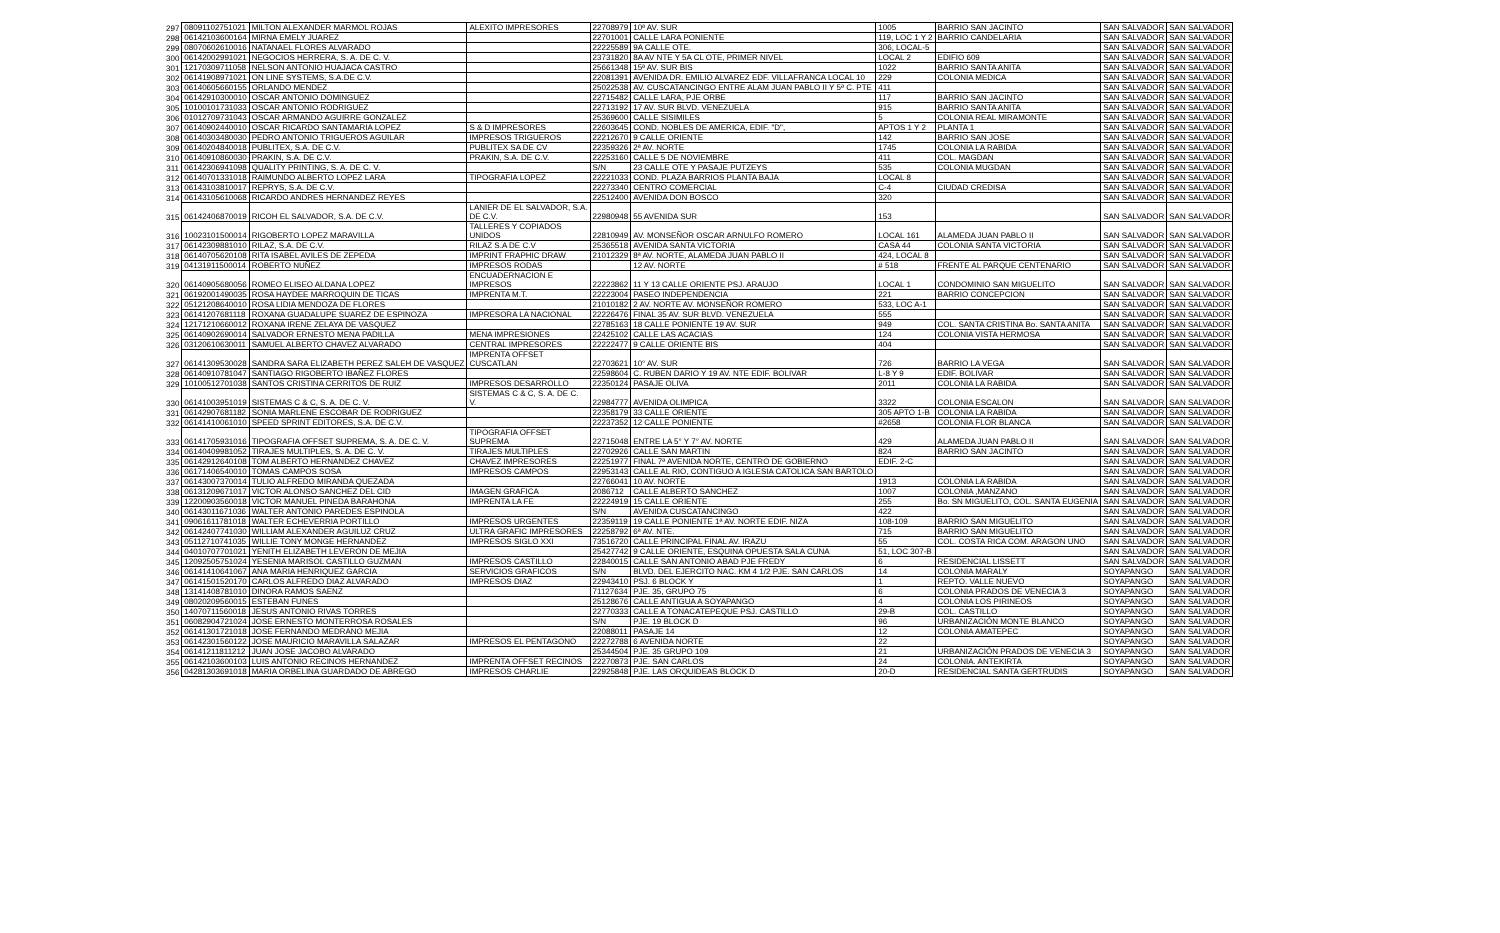| 297 | 08091102751021 | MILTON ALEXANDER MARMOL ROJAS | ALEXITO IMPRESORES | 22708979 | 10ª AV. SUR | 1005 | BARRIO SAN JACINTO | SAN SALVADOR | SAN SALVADOR |
| 298 | 06142103600164 | MIRNA EMELY JUAREZ | | 22701001 | CALLE LARA PONIENTE | 119, LOC 1 Y 2 | BARRIO CANDELARIA | SAN SALVADOR | SAN SALVADOR |
| 299 | 08070602610016 | NATANAEL FLORES ALVARADO | | 22225589 | 9A CALLE OTE. | 306, LOCAL-5 | | SAN SALVADOR | SAN SALVADOR |
| 300 | 06142002991021 | NEGOCIOS HERRERA, S. A. DE C. V. | | 23731820 | 8A AV NTE Y 5A CL OTE, PRIMER NIVEL | LOCAL 2 | EDIFIO 609 | SAN SALVADOR | SAN SALVADOR |
| 301 | 12170309711058 | NELSON ANTONIO HUAJACA CASTRO | | 25661348 | 15ª AV. SUR BIS | 1022 | BARRIO SANTA ANITA | SAN SALVADOR | SAN SALVADOR |
| 302 | 06141908971021 | ON LINE SYSTEMS, S.A.DE C.V. | | 22081391 | AVENIDA DR. EMILIO ALVAREZ EDF. VILLAFRANCA LOCAL 10 | 229 | COLONIA MEDICA | SAN SALVADOR | SAN SALVADOR |
| 303 | 06140605660155 | ORLANDO MENDEZ | | 25022538 | AV. CUSCATANCINGO ENTRE ALAM JUAN PABLO II Y 5ª C. PTE | 411 | | SAN SALVADOR | SAN SALVADOR |
| 304 | 06142910300010 | OSCAR ANTONIO DOMINGUEZ | | 22715482 | CALLE LARA, PJE ORBE | 117 | BARRIO SAN JACINTO | SAN SALVADOR | SAN SALVADOR |
| 305 | 10100101731033 | OSCAR ANTONIO RODRIGUEZ | | 22713192 | 17 AV. SUR BLVD. VENEZUELA | 915 | BARRIO SANTA ANITA | SAN SALVADOR | SAN SALVADOR |
| 306 | 01012709731043 | OSCAR ARMANDO AGUIRRE GONZALEZ | | 25369600 | CALLE SISIMILES | 5 | COLONIA REAL MIRAMONTE | SAN SALVADOR | SAN SALVADOR |
| 307 | 06140902440010 | OSCAR RICARDO SANTAMARIA LOPEZ | S & D IMPRESORES | 22603645 | COND. NOBLES DE AMERICA, EDIF. "D", | APTOS 1 Y 2 | PLANTA 1 | SAN SALVADOR | SAN SALVADOR |
| 308 | 06140303480030 | PEDRO ANTONIO TRIGUEROS AGUILAR | IMPRESOS TRIGUEROS | 22212670 | 9 CALLE ORIENTE | 142 | BARRIO SAN JOSE | SAN SALVADOR | SAN SALVADOR |
| 309 | 06140204840018 | PUBLITEX, S.A. DE C.V. | PUBLITEX SA DE CV | 22359326 | 2ª AV. NORTE | 1745 | COLONIA LA RABIDA | SAN SALVADOR | SAN SALVADOR |
| 310 | 06140910860030 | PRAKIN, S.A. DE C.V. | PRAKIN, S.A. DE C.V. | 22253160 | CALLE 5 DE NOVIEMBRE | 411 | COL. MAGDAN | SAN SALVADOR | SAN SALVADOR |
| 311 | 06142306941098 | QUALITY PRINTING, S. A. DE C. V. | | S/N | 23 CALLE OTE Y PASAJE PUTZEYS | 535 | COLONIA MUGDAN | SAN SALVADOR | SAN SALVADOR |
| 312 | 06140701331018 | RAIMUNDO ALBERTO LOPEZ LARA | TIPOGRAFIA LOPEZ | 22221033 | COND. PLAZA BARRIOS PLANTA BAJA | LOCAL 8 | | SAN SALVADOR | SAN SALVADOR |
| 313 | 06143103810017 | REPRYS, S.A. DE C.V. | | 22273340 | CENTRO COMERCIAL | C-4 | CIUDAD CREDISA | SAN SALVADOR | SAN SALVADOR |
| 314 | 06143105610068 | RICARDO ANDRES HERNANDEZ REYES | | 22512400 | AVENIDA DON BOSCO | 320 | | SAN SALVADOR | SAN SALVADOR |
| 315 | 06142406870019 | RICOH EL SALVADOR, S.A. DE C.V. | LANIER DE EL SALVADOR, S.A. DE C.V. | 22980948 | 55 AVENIDA SUR | 153 | | SAN SALVADOR | SAN SALVADOR |
| 316 | 10023101500014 | RIGOBERTO LOPEZ MARAVILLA | TALLERES Y COPIADOS UNIDOS | 22810949 | AV. MONSEÑOR OSCAR ARNULFO ROMERO | LOCAL 161 | ALAMEDA JUAN PABLO II | SAN SALVADOR | SAN SALVADOR |
| 317 | 06142309881010 | RILAZ, S.A. DE C.V. | RILAZ S.A DE C.V | 25365518 | AVENIDA SANTA VICTORIA | CASA 44 | COLONIA SANTA VICTORIA | SAN SALVADOR | SAN SALVADOR |
| 318 | 06140705620108 | RITA ISABEL AVILES DE ZEPEDA | IMPRINT FRAPHIC DRAW | 21012329 | 8ª AV. NORTE, ALAMEDA JUAN PABLO II | 424, LOCAL 8 | | SAN SALVADOR | SAN SALVADOR |
| 319 | 04131911500014 | ROBERTO NUÑEZ | IMPRESOS RODAS | | 12 AV. NORTE | # 518 | FRENTE AL PARQUE CENTENARIO | SAN SALVADOR | SAN SALVADOR |
| 320 | 06140905680056 | ROMEO ELISEO ALDANA LOPEZ | ENCUADERNACION E IMPRESOS | 22223862 | 11 Y 13 CALLE ORIENTE PSJ. ARAUJO | LOCAL 1 | CONDOMINIO SAN MIGUELITO | SAN SALVADOR | SAN SALVADOR |
| 321 | 06192001490035 | ROSA HAYDEE MARROQUIN DE TICAS | IMPRENTA M.T. | 22223004 | PASEO INDEPENDENCIA | 221 | BARRIO CONCEPCION | SAN SALVADOR | SAN SALVADOR |
| 322 | 05121208640010 | ROSA LIDIA MENDOZA DE FLORES | | 21010182 | 2 AV. NORTE AV. MONSEÑOR ROMERO | 533, LOC A-1 | | SAN SALVADOR | SAN SALVADOR |
| 323 | 06141207681118 | ROXANA GUADALUPE SUAREZ DE ESPINOZA | IMPRESORA LA NACIONAL | 22226476 | FINAL 35 AV. SUR BLVD. VENEZUELA | 555 | | SAN SALVADOR | SAN SALVADOR |
| 324 | 12171210660012 | ROXANA IRENE ZELAYA DE VASQUEZ | | 22785163 | 18 CALLE PONIENTE 19 AV. SUR | 949 | COL. SANTA CRISTINA Bo. SANTA ANITA | SAN SALVADOR | SAN SALVADOR |
| 325 | 06140902690014 | SALVADOR ERNESTO MENA PADILLA | MENA IMPRESIONES | 22425102 | CALLE LAS ACACIAS | 124 | COLONIA VISTA HERMOSA | SAN SALVADOR | SAN SALVADOR |
| 326 | 03120610630011 | SAMUEL ALBERTO CHAVEZ ALVARADO | CENTRAL IMPRESORES | 22222477 | 9 CALLE ORIENTE BIS | 404 | | SAN SALVADOR | SAN SALVADOR |
| 327 | 06141309530028 | SANDRA SARA ELIZABETH PEREZ SALEH DE VASQUEZ | IMPRENTA OFFSET CUSCATLAN | 22703621 | 10° AV. SUR | 726 | BARRIO LA VEGA | SAN SALVADOR | SAN SALVADOR |
| 328 | 06140910781047 | SANTIAGO RIGOBERTO IBAÑEZ FLORES | | 22598604 | C. RUBEN DARIO Y 19 AV. NTE EDIF. BOLIVAR | L-8 Y 9 | EDIF. BOLIVAR | SAN SALVADOR | SAN SALVADOR |
| 329 | 10100512701038 | SANTOS CRISTINA CERRITOS DE RUIZ | IMPRESOS DESARROLLO | 22350124 | PASAJE OLIVA | 2011 | COLONIA LA RABIDA | SAN SALVADOR | SAN SALVADOR |
| 330 | 06141003951019 | SISTEMAS C & C, S. A. DE C. V. | SISTEMAS C & C, S. A. DE C. V. | 22984777 | AVENIDA OLIMPICA | 3322 | COLONIA ESCALON | SAN SALVADOR | SAN SALVADOR |
| 331 | 06142907681182 | SONIA MARLENE ESCOBAR DE RODRIGUEZ | | 22358179 | 33 CALLE ORIENTE | 305 APTO 1-B | COLONIA LA RABIDA | SAN SALVADOR | SAN SALVADOR |
| 332 | 06141410061010 | SPEED SPRINT EDITORES, S.A. DE C.V. | | 22237352 | 12 CALLE PONIENTE | #2658 | COLONIA FLOR BLANCA | SAN SALVADOR | SAN SALVADOR |
| 333 | 06141705931016 | TIPOGRAFIA OFFSET SUPREMA, S. A. DE C. V. | TIPOGRAFIA OFFSET SUPREMA | 22715048 | ENTRE LA 5° Y 7° AV. NORTE | 429 | ALAMEDA JUAN PABLO II | SAN SALVADOR | SAN SALVADOR |
| 334 | 06140409981052 | TIRAJES MULTIPLES, S. A. DE C. V. | TIRAJES MULTIPLES | 22702926 | CALLE SAN MARTIN | 824 | BARRIO SAN JACINTO | SAN SALVADOR | SAN SALVADOR |
| 335 | 06142912640108 | TOM ALBERTO HERNANDEZ CHAVEZ | CHAVEZ IMPRESORES | 22251977 | FINAL 7ª AVENIDA NORTE, CENTRO DE GOBIERNO | EDIF. 2-C | | SAN SALVADOR | SAN SALVADOR |
| 336 | 06171406540010 | TOMAS CAMPOS SOSA | IMPRESOS CAMPOS | 22953143 | CALLE AL RIO, CONTIGUO A IGLESIA CATOLICA SAN BARTOLO | | | SAN SALVADOR | SAN SALVADOR |
| 337 | 06143007370014 | TULIO ALFREDO MIRANDA QUEZADA | | 22766041 | 10 AV. NORTE | 1913 | COLONIA LA RABIDA | SAN SALVADOR | SAN SALVADOR |
| 338 | 06131209671017 | VICTOR ALONSO SANCHEZ DEL CID | IMAGEN GRAFICA | 2086712 | CALLE ALBERTO SANCHEZ | 1007 | COLONIA ,MANZANO | SAN SALVADOR | SAN SALVADOR |
| 339 | 12200903560018 | VICTOR MANUEL PINEDA BARAHONA | IMPRENTA LA FE | 22224919 | 15 CALLE ORIENTE | 255 | Bo. SN MIGUELITO, COL. SANTA EUGENIA | SAN SALVADOR | SAN SALVADOR |
| 340 | 06143011671036 | WALTER ANTONIO PAREDES ESPINOLA | | S/N | AVENIDA CUSCATANCINGO | 422 | | SAN SALVADOR | SAN SALVADOR |
| 341 | 09061611781018 | WALTER ECHEVERRIA PORTILLO | IMPRESOS URGENTES | 22359119 | 19 CALLE PONIENTE 1ª AV. NORTE EDIF. NIZA | 108-109 | BARRIO SAN MIGUELITO | SAN SALVADOR | SAN SALVADOR |
| 342 | 06142407741030 | WILLIAM ALEXANDER AGUILUZ CRUZ | ULTRA GRAFIC IMPRESORES | 22258792 | 6ª AV. NTE. | 715 | BARRIO SAN MIGUELITO | SAN SALVADOR | SAN SALVADOR |
| 343 | 05112710741035 | WILLIE TONY MONGE HERNANDEZ | IMPRESOS SIGLO XXI | 73516720 | CALLE PRINCIPAL FINAL AV. IRAZU | 55 | COL. COSTA RICA COM. ARAGON UNO | SAN SALVADOR | SAN SALVADOR |
| 344 | 04010707701021 | YENITH ELIZABETH LEVERON DE MEJIA | | 25427742 | 9 CALLE ORIENTE, ESQUINA OPUESTA SALA CUNA | 51, LOC 307-B | | SAN SALVADOR | SAN SALVADOR |
| 345 | 12092505751024 | YESENIA MARISOL CASTILLO GUZMAN | IMPRESOS CASTILLO | 22840015 | CALLE SAN ANTONIO ABAD PJE FREDY | 6 | RESIDENCIAL LISSETT | SAN SALVADOR | SAN SALVADOR |
| 346 | 06141410641067 | ANA MARIA HENRIQUEZ GARCIA | SERVICIOS GRAFICOS | S/N | BLVD. DEL EJERCITO NAC. KM 4 1/2 PJE. SAN CARLOS | 14 | COLONIA MARALY | SOYAPANGO | SAN SALVADOR |
| 347 | 06141501520170 | CARLOS ALFREDO DIAZ ALVARADO | IMPRESOS DIAZ | 22943410 | PSJ. 6 BLOCK Y | 1 | REPTO. VALLE NUEVO | SOYAPANGO | SAN SALVADOR |
| 348 | 13141408781010 | DINORA RAMOS SAENZ | | 71127634 | PJE. 35, GRUPO 75 | 6 | COLONIA PRADOS DE VENECIA 3 | SOYAPANGO | SAN SALVADOR |
| 349 | 08020209560015 | ESTEBAN FUNES | | 25128676 | CALLE ANTIGUA A SOYAPANGO | 4 | COLONIA LOS PIRINEOS | SOYAPANGO | SAN SALVADOR |
| 350 | 14070711560018 | JESUS ANTONIO RIVAS TORRES | | 22770333 | CALLE A TONACATEPEQUE PSJ. CASTILLO | 29-B | COL. CASTILLO | SOYAPANGO | SAN SALVADOR |
| 351 | 06082904721024 | JOSE ERNESTO MONTERROSA ROSALES | | S/N | PJE. 19 BLOCK D | 96 | URBANIZACIÓN MONTE BLANCO | SOYAPANGO | SAN SALVADOR |
| 352 | 06141301721018 | JOSE FERNANDO MEDRANO MEJIA | | 22088011 | PASAJE 14 | 12 | COLONIA AMATEPEC | SOYAPANGO | SAN SALVADOR |
| 353 | 06142301560122 | JOSE MAURICIO MARAVILLA SALAZAR | IMPRESOS EL PENTAGONO | 22272788 | 6 AVENIDA NORTE | 22 | | SOYAPANGO | SAN SALVADOR |
| 354 | 06141211811212 | JUAN JOSE JACOBO ALVARADO | | 25344504 | PJE. 35 GRUPO 109 | 21 | URBANIZACIÓN PRADOS DE VENECIA 3 | SOYAPANGO | SAN SALVADOR |
| 355 | 06142103600103 | LUIS ANTONIO RECINOS HERNANDEZ | IMPRENTA OFFSET RECINOS | 22270873 | PJE. SAN CARLOS | 24 | COLONIA. ANTEKIRTA | SOYAPANGO | SAN SALVADOR |
| 356 | 04281303691018 | MARIA ORBELINA GUARDADO DE ABREGO | IMPRESOS CHARLIE | 22925848 | PJE. LAS ORQUIDEAS BLOCK D | 20-D | RESIDENCIAL SANTA GERTRUDIS | SOYAPANGO | SAN SALVADOR |